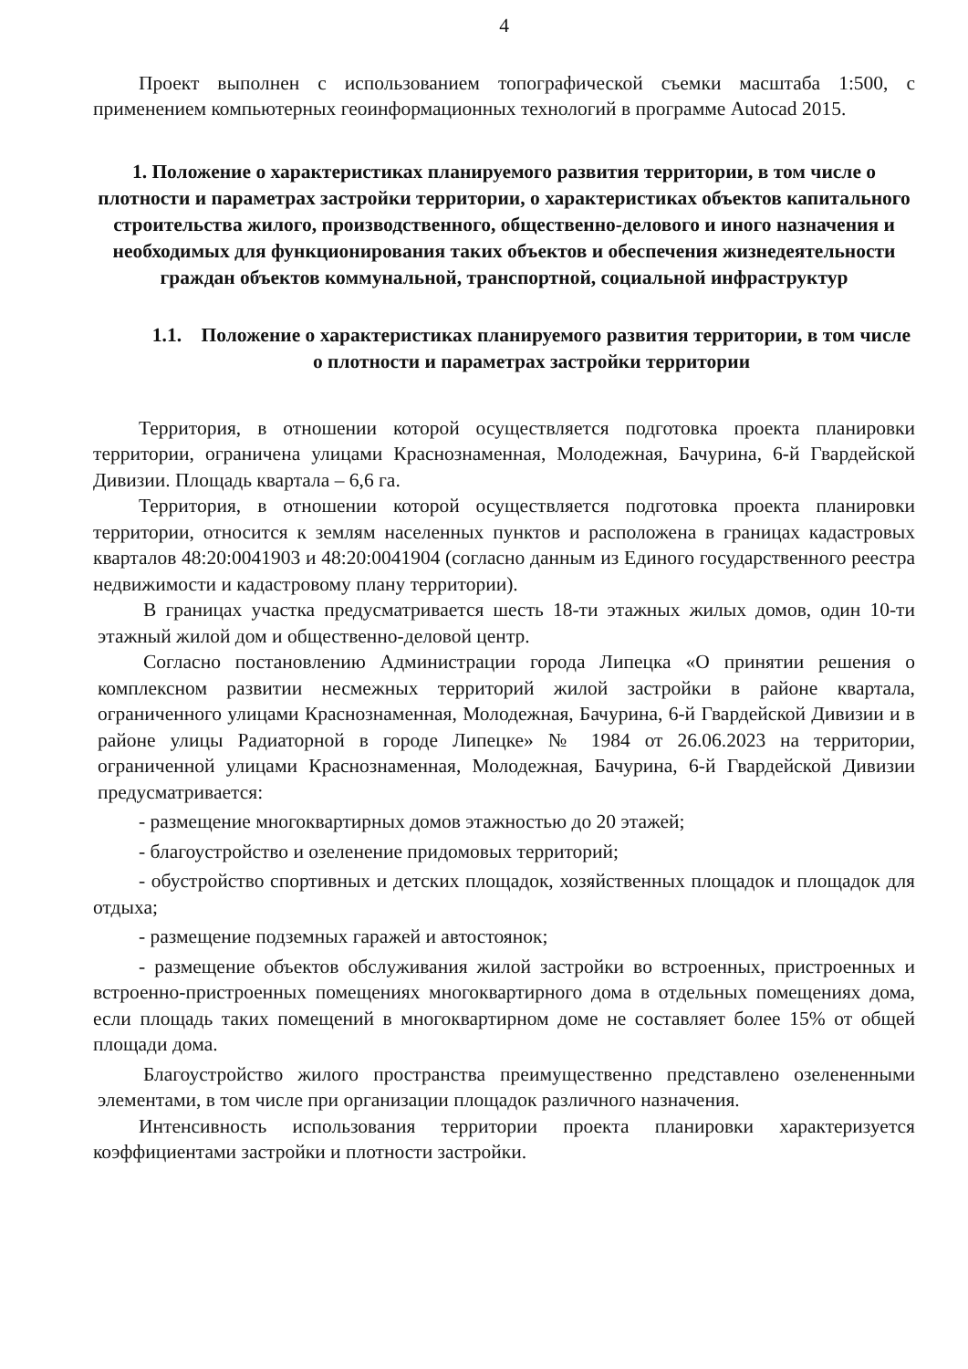4
Проект выполнен с использованием топографической съемки масштаба 1:500, с применением компьютерных геоинформационных технологий в программе Autocad 2015.
1. Положение о характеристиках планируемого развития территории, в том числе о плотности и параметрах застройки территории, о характеристиках объектов капитального строительства жилого, производственного, общественно-делового и иного назначения и необходимых для функционирования таких объектов и обеспечения жизнедеятельности граждан объектов коммунальной, транспортной, социальной инфраструктур
1.1. Положение о характеристиках планируемого развития территории, в том числе о плотности и параметрах застройки территории
Территория, в отношении которой осуществляется подготовка проекта планировки территории, ограничена улицами Краснознаменная, Молодежная, Бачурина, 6-й Гвардейской Дивизии. Площадь квартала – 6,6 га.
Территория, в отношении которой осуществляется подготовка проекта планировки территории, относится к землям населенных пунктов и расположена в границах кадастровых кварталов 48:20:0041903 и 48:20:0041904 (согласно данным из Единого государственного реестра недвижимости и кадастровому плану территории).
В границах участка предусматривается шесть 18-ти этажных жилых домов, один 10-ти этажный жилой дом и общественно-деловой центр.
Согласно постановлению Администрации города Липецка «О принятии решения о комплексном развитии несмежных территорий жилой застройки в районе квартала, ограниченного улицами Краснознаменная, Молодежная, Бачурина, 6-й Гвардейской Дивизии и в районе улицы Радиаторной в городе Липецке» № 1984 от 26.06.2023 на территории, ограниченной улицами Краснознаменная, Молодежная, Бачурина, 6-й Гвардейской Дивизии предусматривается:
- размещение многоквартирных домов этажностью до 20 этажей;
- благоустройство и озеленение придомовых территорий;
- обустройство спортивных и детских площадок, хозяйственных площадок и площадок для отдыха;
- размещение подземных гаражей и автостоянок;
- размещение объектов обслуживания жилой застройки во встроенных, пристроенных и встроенно-пристроенных помещениях многоквартирного дома в отдельных помещениях дома, если площадь таких помещений в многоквартирном доме не составляет более 15% от общей площади дома.
Благоустройство жилого пространства преимущественно представлено озелененными элементами, в том числе при организации площадок различного назначения.
Интенсивность использования территории проекта планировки характеризуется коэффициентами застройки и плотности застройки.